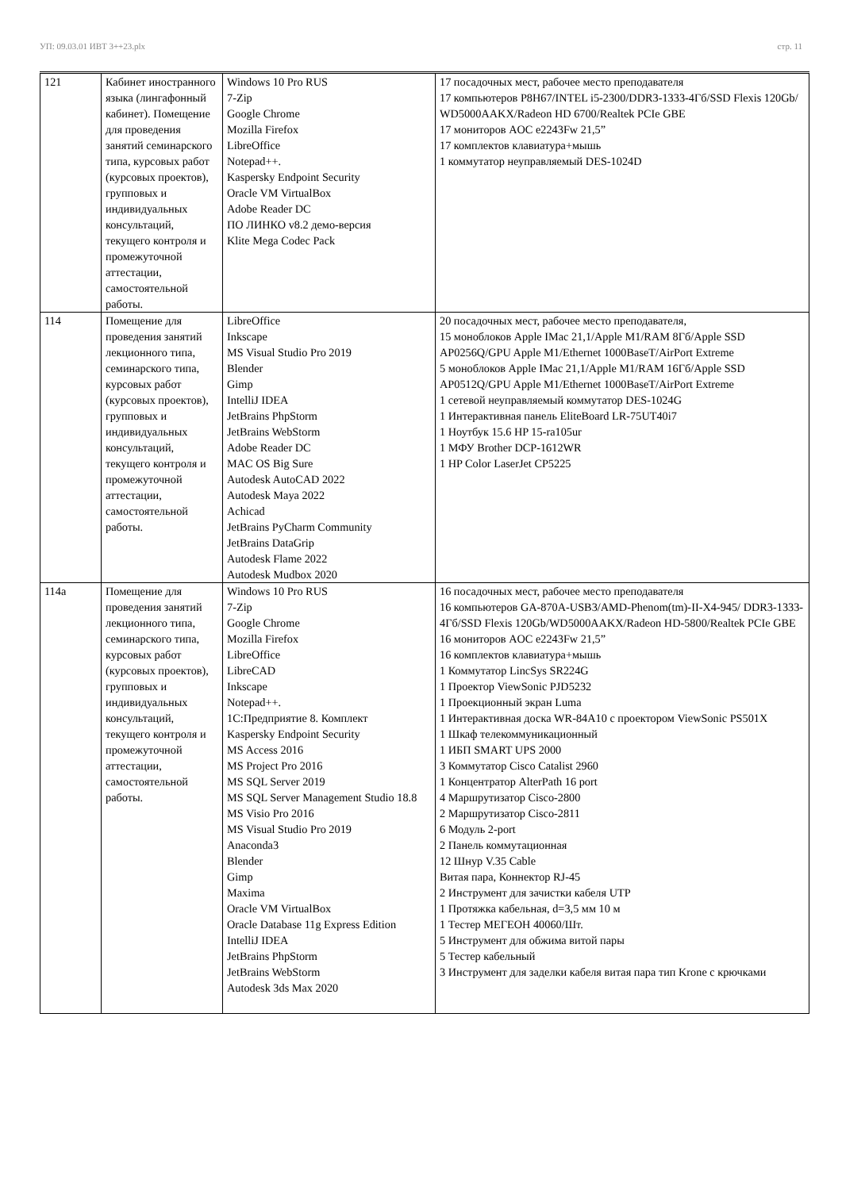УП: 09.03.01 ИВТ 3++23.plx стр. 11
| 121 | Кабинет иностранного языка (лингафонный кабинет). Помещение для проведения занятий семинарского типа, курсовых работ (курсовых проектов), групповых и индивидуальных консультаций, текущего контроля и промежуточной аттестации, самостоятельной работы. | Windows 10 Pro RUS 7-Zip Google Chrome Mozilla Firefox LibreOffice Notepad++. Kaspersky Endpoint Security Oracle VM VirtualBox Adobe Reader DC ПО ЛИНКО v8.2 демо-версия Klite Mega Codec Pack | 17 посадочных мест, рабочее место преподавателя 17 компьютеров P8H67/INTEL i5-2300/DDR3-1333-4Гб/SSD Flexis 120Gb/ WD5000AAKX/Radeon HD 6700/Realtek PCIe GBE 17 мониторов AOC e2243Fw 21,5” 17 комплектов клавиатура+мышь 1 коммутатор неуправляемый DES-1024D |
| 114 | Помещение для проведения занятий лекционного типа, семинарского типа, курсовых работ (курсовых проектов), групповых и индивидуальных консультаций, текущего контроля и промежуточной аттестации, самостоятельной работы. | LibreOffice Inkscape MS Visual Studio Pro 2019 Blender Gimp IntelliJ IDEA JetBrains PhpStorm JetBrains WebStorm Adobe Reader DC MAC OS Big Sure Autodesk AutoCAD 2022 Autodesk Maya 2022 Achicad JetBrains PyCharm Community JetBrains DataGrip Autodesk Flame 2022 Autodesk Mudbox 2020 | 20 посадочных мест, рабочее место преподавателя, 15 моноблоков Apple IMac 21,1/Apple M1/RAM 8Гб/Apple SSD AP0256Q/GPU Apple M1/Ethernet 1000BaseT/AirPort Extreme 5 моноблоков Apple IMac 21,1/Apple M1/RAM 16Гб/Apple SSD AP0512Q/GPU Apple M1/Ethernet 1000BaseT/AirPort Extreme 1 сетевой неуправляемый коммутатор DES-1024G 1 Интерактивная панель EliteBoard LR-75UT40i7 1 Ноутбук 15.6 HP 15-ra105ur 1 МФУ Brother DCP-1612WR 1 HP Color LaserJet CP5225 |
| 114а | Помещение для проведения занятий лекционного типа, семинарского типа, курсовых работ (курсовых проектов), групповых и индивидуальных консультаций, текущего контроля и промежуточной аттестации, самостоятельной работы. | Windows 10 Pro RUS 7-Zip Google Chrome Mozilla Firefox LibreOffice LibreCAD Inkscape Notepad++. 1С:Предприятие 8. Комплект Kaspersky Endpoint Security MS Access 2016 MS Project Pro 2016 MS SQL Server 2019 MS SQL Server Management Studio 18.8 MS Visio Pro 2016 MS Visual Studio Pro 2019 Anaconda3 Blender Gimp Maxima Oracle VM VirtualBox Oracle Database 11g Express Edition IntelliJ IDEA JetBrains PhpStorm JetBrains WebStorm Autodesk 3ds Max 2020 | 16 посадочных мест, рабочее место преподавателя 16 компьютеров GA-870A-USB3/AMD-Phenom(tm)-II-X4-945/ DDR3-1333-4Гб/SSD Flexis 120Gb/WD5000AAKX/Radeon HD-5800/Realtek PCIe GBE 16 мониторов AOC e2243Fw 21,5” 16 комплектов клавиатура+мышь 1 Коммутатор LincSys SR224G 1 Проектор ViewSonic PJD5232 1 Проекционный экран Luma 1 Интерактивная доска WR-84A10 с проектором ViewSonic PS501X 1 Шкаф телекоммуникационный 1 ИБП SMART UPS 2000 3 Коммутатор Cisco Catalist 2960 1 Концентратор AlterPath 16 port 4 Маршрутизатор Cisco-2800 2 Маршрутизатор Cisco-2811 6 Модуль 2-port 2 Панель коммутационная 12 Шнур V.35 Cable Витая пара, Коннектор RJ-45 2 Инструмент для зачистки кабеля UTP 1 Протяжка кабельная, d=3,5 мм 10 м 1 Тестер МЕГЕОН 40060/Шт. 5 Инструмент для обжима витой пары 5 Тестер кабельный 3 Инструмент для заделки кабеля витая пара тип Krone с крючками |